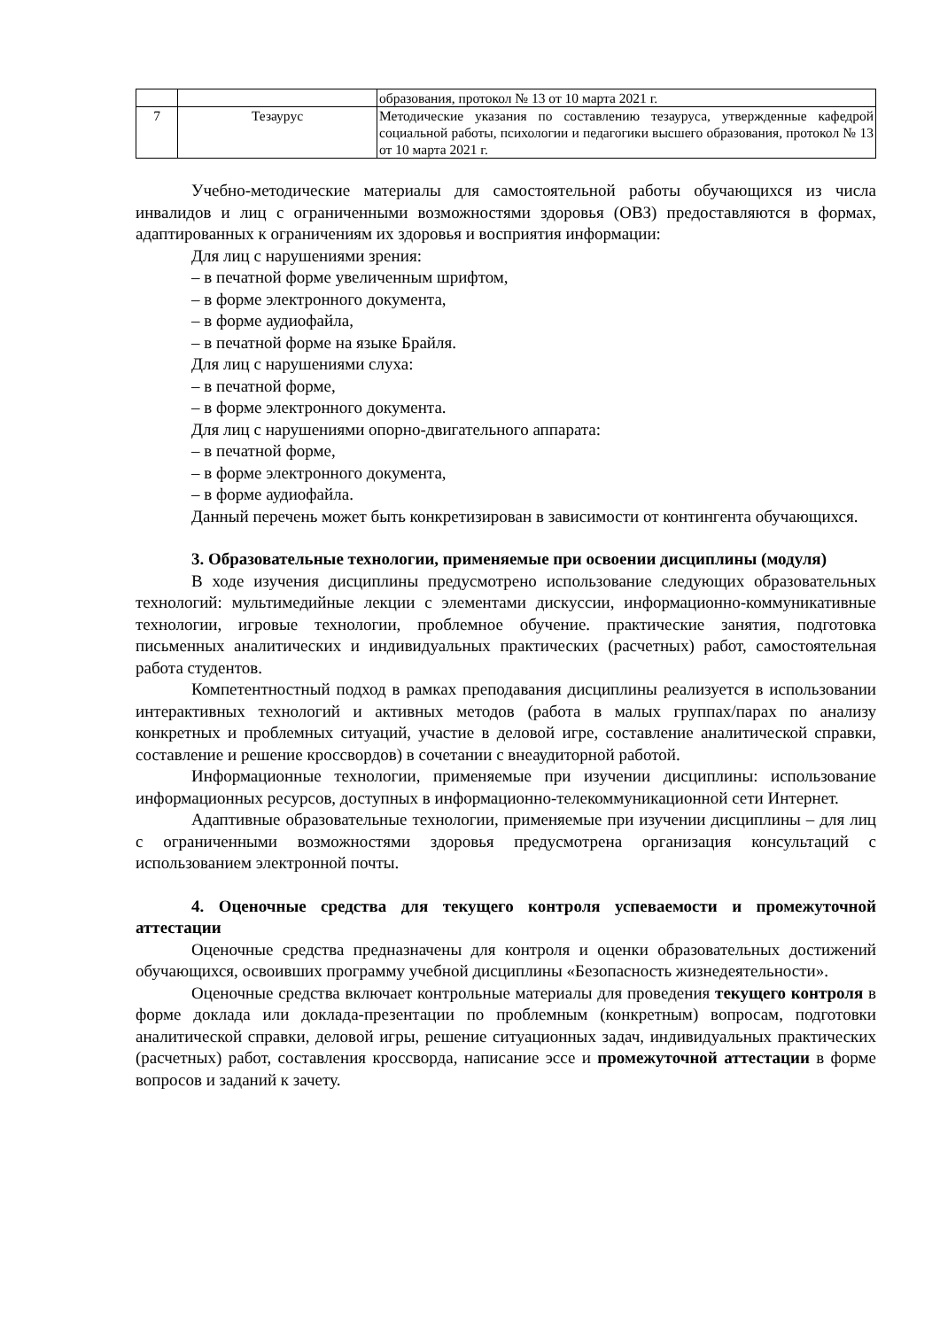| | | образования, протокол № 13 от 10 марта 2021 г. |
| 7 | Тезаурус | Методические указания по составлению тезауруса, утвержденные кафедрой социальной работы, психологии и педагогики высшего образования, протокол № 13 от 10 марта 2021 г. |
Учебно-методические материалы для самостоятельной работы обучающихся из числа инвалидов и лиц с ограниченными возможностями здоровья (ОВЗ) предоставляются в формах, адаптированных к ограничениям их здоровья и восприятия информации:
Для лиц с нарушениями зрения:
– в печатной форме увеличенным шрифтом,
– в форме электронного документа,
– в форме аудиофайла,
– в печатной форме на языке Брайля.
Для лиц с нарушениями слуха:
– в печатной форме,
– в форме электронного документа.
Для лиц с нарушениями опорно-двигательного аппарата:
– в печатной форме,
– в форме электронного документа,
– в форме аудиофайла.
Данный перечень может быть конкретизирован в зависимости от контингента обучающихся.
3. Образовательные технологии, применяемые при освоении дисциплины (модуля)
В ходе изучения дисциплины предусмотрено использование следующих образовательных технологий: мультимедийные лекции с элементами дискуссии, информационно-коммуникативные технологии, игровые технологии, проблемное обучение. практические занятия, подготовка письменных аналитических и индивидуальных практических (расчетных) работ, самостоятельная работа студентов.
Компетентностный подход в рамках преподавания дисциплины реализуется в использовании интерактивных технологий и активных методов (работа в малых группах/парах по анализу конкретных и проблемных ситуаций, участие в деловой игре, составление аналитической справки, составление и решение кроссвордов) в сочетании с внеаудиторной работой.
Информационные технологии, применяемые при изучении дисциплины: использование информационных ресурсов, доступных в информационно-телекоммуникационной сети Интернет.
Адаптивные образовательные технологии, применяемые при изучении дисциплины – для лиц с ограниченными возможностями здоровья предусмотрена организация консультаций с использованием электронной почты.
4. Оценочные средства для текущего контроля успеваемости и промежуточной аттестации
Оценочные средства предназначены для контроля и оценки образовательных достижений обучающихся, освоивших программу учебной дисциплины «Безопасность жизнедеятельности».
Оценочные средства включает контрольные материалы для проведения текущего контроля в форме доклада или доклада-презентации по проблемным (конкретным) вопросам, подготовки аналитической справки, деловой игры, решение ситуационных задач, индивидуальных практических (расчетных) работ, составления кроссворда, написание эссе и промежуточной аттестации в форме вопросов и заданий к зачету.